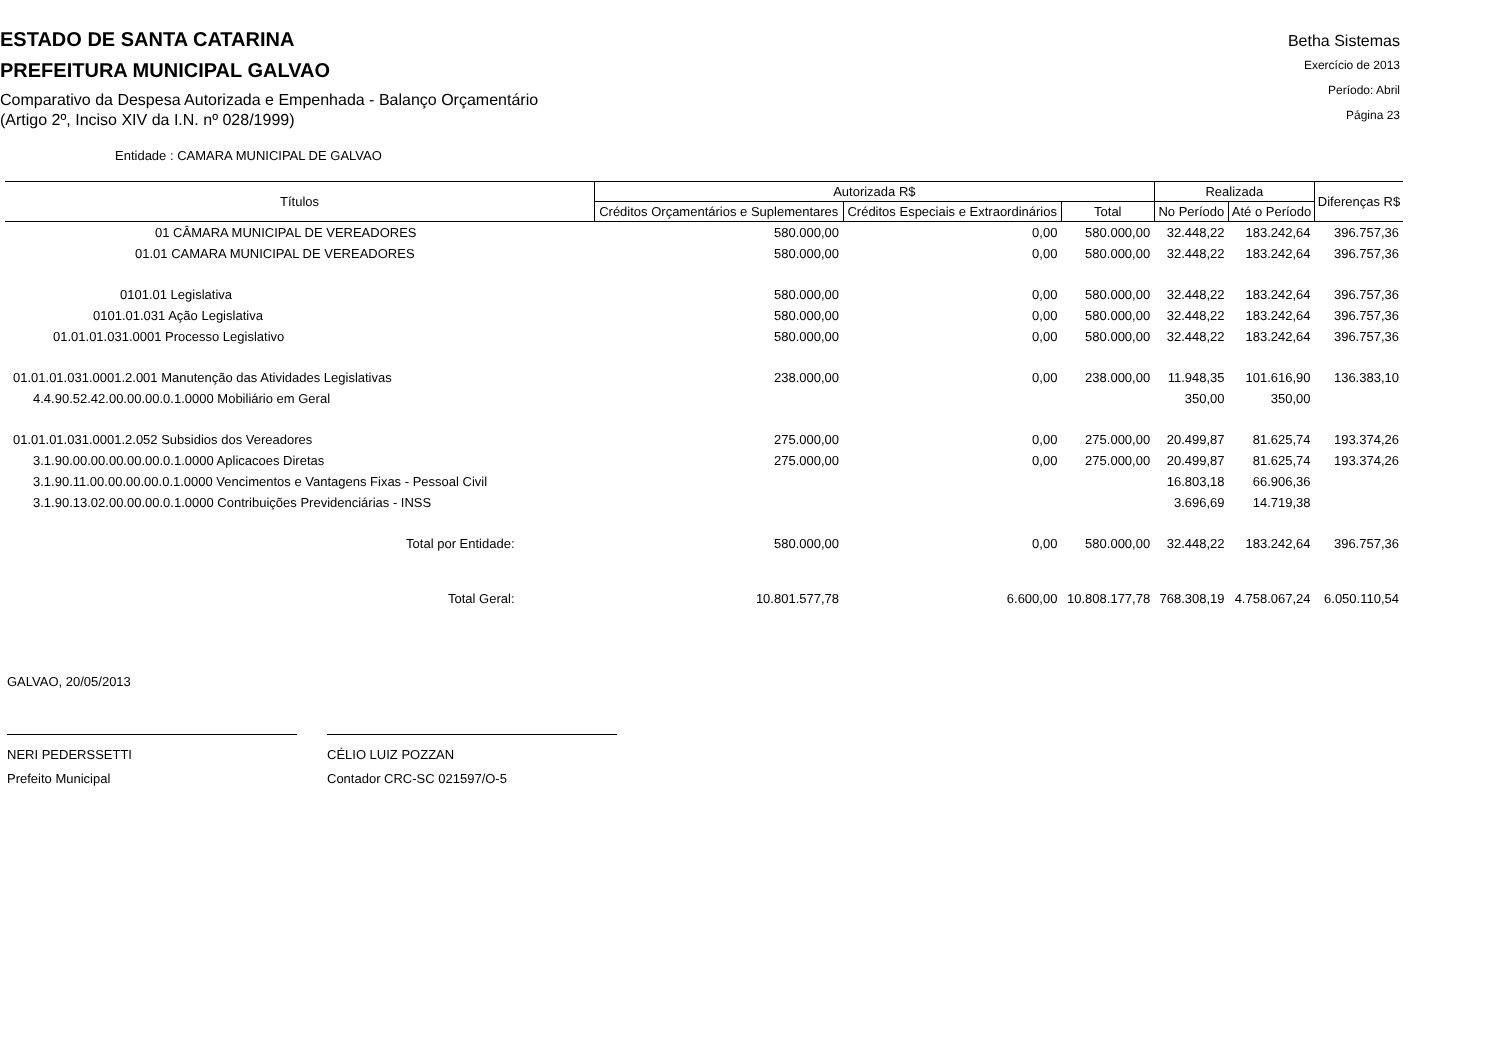ESTADO DE SANTA CATARINA
PREFEITURA MUNICIPAL GALVAO
Comparativo da Despesa Autorizada e Empenhada - Balanço Orçamentário
(Artigo 2º, Inciso XIV da I.N. nº 028/1999)
Betha Sistemas
Exercício de 2013
Período: Abril
Página 23
Entidade : CAMARA MUNICIPAL DE GALVAO
| Títulos | Autorizada R$ | | | Realizada | | Diferenças R$ |
| --- | --- | --- | --- | --- | --- | --- |
| | Créditos Orçamentários e Suplementares | Créditos Especiais e Extraordinários | Total | No Período | Até o Período | |
| 01 CÂMARA MUNICIPAL DE VEREADORES | 580.000,00 | 0,00 | 580.000,00 | 32.448,22 | 183.242,64 | 396.757,36 |
| 01.01 CAMARA MUNICIPAL DE VEREADORES | 580.000,00 | 0,00 | 580.000,00 | 32.448,22 | 183.242,64 | 396.757,36 |
| 0101.01 Legislativa | 580.000,00 | 0,00 | 580.000,00 | 32.448,22 | 183.242,64 | 396.757,36 |
| 0101.01.031 Ação Legislativa | 580.000,00 | 0,00 | 580.000,00 | 32.448,22 | 183.242,64 | 396.757,36 |
| 01.01.01.031.0001 Processo Legislativo | 580.000,00 | 0,00 | 580.000,00 | 32.448,22 | 183.242,64 | 396.757,36 |
| 01.01.01.031.0001.2.001 Manutenção das Atividades Legislativas | 238.000,00 | 0,00 | 238.000,00 | 11.948,35 | 101.616,90 | 136.383,10 |
| 4.4.90.52.42.00.00.00.0.1.0000 Mobiliário em Geral | | | | 350,00 | 350,00 | |
| 01.01.01.031.0001.2.052 Subsidios dos Vereadores | 275.000,00 | 0,00 | 275.000,00 | 20.499,87 | 81.625,74 | 193.374,26 |
| 3.1.90.00.00.00.00.00.0.1.0000 Aplicacoes Diretas | 275.000,00 | 0,00 | 275.000,00 | 20.499,87 | 81.625,74 | 193.374,26 |
| 3.1.90.11.00.00.00.00.0.1.0000 Vencimentos e Vantagens Fixas - Pessoal Civil | | | | 16.803,18 | 66.906,36 | |
| 3.1.90.13.02.00.00.00.0.1.0000 Contribuições Previdenciárias - INSS | | | | 3.696,69 | 14.719,38 | |
| Total por Entidade: | 580.000,00 | 0,00 | 580.000,00 | 32.448,22 | 183.242,64 | 396.757,36 |
| Total Geral: | 10.801.577,78 | 6.600,00 | 10.808.177,78 | 768.308,19 | 4.758.067,24 | 6.050.110,54 |
GALVAO, 20/05/2013
NERI PEDERSSETTI
Prefeito Municipal
CÉLIO LUIZ POZZAN
Contador CRC-SC 021597/O-5